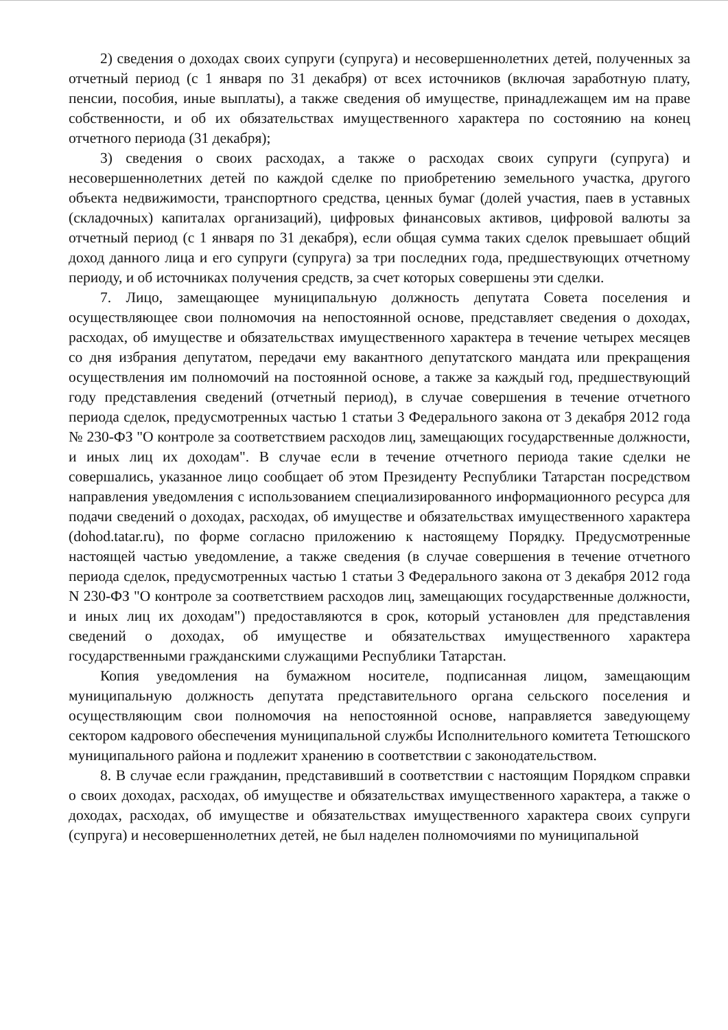2) сведения о доходах своих супруги (супруга) и несовершеннолетних детей, полученных за отчетный период (с 1 января по 31 декабря) от всех источников (включая заработную плату, пенсии, пособия, иные выплаты), а также сведения об имуществе, принадлежащем им на праве собственности, и об их обязательствах имущественного характера по состоянию на конец отчетного периода (31 декабря);
3) сведения о своих расходах, а также о расходах своих супруги (супруга) и несовершеннолетних детей по каждой сделке по приобретению земельного участка, другого объекта недвижимости, транспортного средства, ценных бумаг (долей участия, паев в уставных (складочных) капиталах организаций), цифровых финансовых активов, цифровой валюты за отчетный период (с 1 января по 31 декабря), если общая сумма таких сделок превышает общий доход данного лица и его супруги (супруга) за три последних года, предшествующих отчетному периоду, и об источниках получения средств, за счет которых совершены эти сделки.
7. Лицо, замещающее муниципальную должность депутата Совета поселения и осуществляющее свои полномочия на непостоянной основе, представляет сведения о доходах, расходах, об имуществе и обязательствах имущественного характера в течение четырех месяцев со дня избрания депутатом, передачи ему вакантного депутатского мандата или прекращения осуществления им полномочий на постоянной основе, а также за каждый год, предшествующий году представления сведений (отчетный период), в случае совершения в течение отчетного периода сделок, предусмотренных частью 1 статьи 3 Федерального закона от 3 декабря 2012 года № 230-ФЗ "О контроле за соответствием расходов лиц, замещающих государственные должности, и иных лиц их доходам". В случае если в течение отчетного периода такие сделки не совершались, указанное лицо сообщает об этом Президенту Республики Татарстан посредством направления уведомления с использованием специализированного информационного ресурса для подачи сведений о доходах, расходах, об имуществе и обязательствах имущественного характера (dohod.tatar.ru), по форме согласно приложению к настоящему Порядку. Предусмотренные настоящей частью уведомление, а также сведения (в случае совершения в течение отчетного периода сделок, предусмотренных частью 1 статьи 3 Федерального закона от 3 декабря 2012 года N 230-ФЗ "О контроле за соответствием расходов лиц, замещающих государственные должности, и иных лиц их доходам") предоставляются в срок, который установлен для представления сведений о доходах, об имуществе и обязательствах имущественного характера государственными гражданскими служащими Республики Татарстан.
Копия уведомления на бумажном носителе, подписанная лицом, замещающим муниципальную должность депутата представительного органа сельского поселения и осуществляющим свои полномочия на непостоянной основе, направляется заведующему сектором кадрового обеспечения муниципальной службы Исполнительного комитета Тетюшского муниципального района и подлежит хранению в соответствии с законодательством.
8. В случае если гражданин, представивший в соответствии с настоящим Порядком справки о своих доходах, расходах, об имуществе и обязательствах имущественного характера, а также о доходах, расходах, об имуществе и обязательствах имущественного характера своих супруги (супруга) и несовершеннолетних детей, не был наделен полномочиями по муниципальной